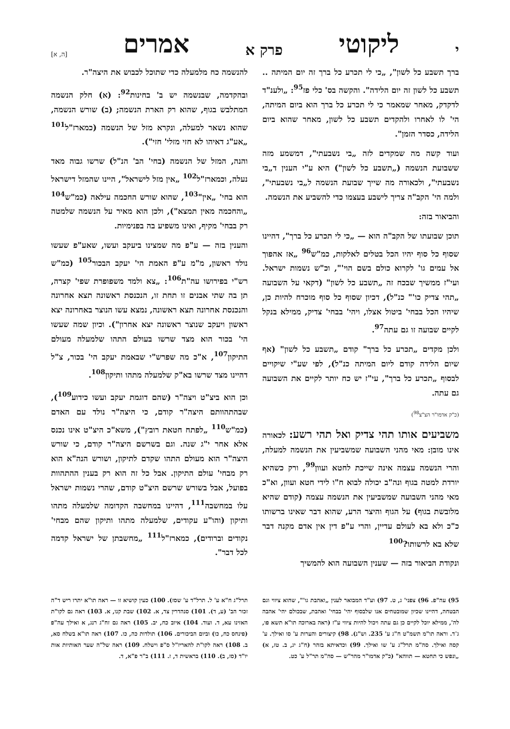יליקוטי פרק א אמרים [ה, א]
ברך תשבע כל לשון", „כי לי תכרע כל ברך זה יום המיתה .. תשבע כל לשון זה יום הלידה". והקשה בס' כלי פז<sup>95</sup>: „ולענ"ד לדקדק, מאחר שמאמר כי לי תכרע כל ברך הוא ביום המיתה, הי' לו לאחרו ולהקדים תשבע כל לשון, מאחר שהוא ביום הלידה, כסדר הזמן".
ועוד קשה מה שמקדים לזה „בי נשבעתי", דמשמע מזה ששבועת הנשמה („תשבע כל לשון") היא ע"י הענין ד„בי נשבעתי", ולכאורה מה שייך שבועת הנשמה ל„בי נשבעתי", ולמה הי' הקב"ה צריך לישבע בעצמו כדי להשביע את הנשמה.
והביאור בזה:
תוכן שבועתו של הקב"ה הוא — „כי לי תכרע כל ברך", דהיינו שסוף כל סוף יהיו הכל בטלים לאלקות, כמ"ש<sup>96</sup> „אז אהפוך אל עמים גו' לקרוא כולם בשם הוי'", וכ"ש נשמות ישראל. ועי"ז ממשיך שבכח זה „תשבע כל לשון" (דקאי על השבועה „תהי צדיק כו'" כנ"ל), דכיון שסוף כל סוף מוכרח להיות כן, שיהיו הכל בבחי' ביטול אצלו, ויהי' בבחי' צדיק, ממילא בנקל לקיים שבועה זו גם עתה<sup>97</sup>.
ולכן מקדים „תכרע כל ברך" קודם „תשבע כל לשון" (אף שיום הלידה קודם ליום המיתה כנ"ל), לפי שע"י שיקויים לבסוף „תכרע כל ברך", עי"ז יש כח יותר לקיים את השבועה גם עתה.
(כ"ק אדמו"ר הצ"צ<sup>98</sup>)
משביעים אותו תהי צדיק ואל תהי רשע: לכאורה אינו מובן: מאי מהני השבועה שמשביעין את הנשמה למעלה, והרי הנשמה עצמה אינה שייכת לחטא ועוון<sup>99</sup>, ורק כשהיא יורדת למטה בגוף ונה"ב יכולה לבוא ח"ו לידי חטא ועוון, וא"כ מאי מהני השבועה שמשביעין את הנשמה עצמה (קודם שהיא מלובשת בגוף) על הגוף והיצר הרע, שהוא דבר שאינו ברשותו כ"כ ולא בא לעולם עדיין, והרי ע"פ דין אין אדם מקנה דבר שלא בא לרשותו?<sup>100</sup>
ונקודת הביאור בזה — שענין השבועה הוא להמשיך
להנשמה כח מלמעלה כדי שתוכל לכבוש את היצה"ר.
ובהקדמה, שבנשמה יש ב' בחינות<sup>92</sup>: (א) חלק הנשמה המתלבש בגוף, שהוא רק הארת הנשמה; (ב) שורש הנשמה, שהוא נשאר למעלה, ונקרא מזל של הנשמה (כמארז"ל<sup>101</sup> „אע"ג דאיהו לא חזי מזלי' חזי").
והנה, המזל של הנשמה (בחי' הב' הנ"ל) שרשו גבוה מאד נעלה, וכמארז"ל<sup>102</sup> „אין מזל לישראל", היינו שהמזל דישראל הוא בחי' „אין"<sup>103</sup>, שהוא שורש החכמה עילאה (כמ"ש<sup>104</sup> „והחכמה מאין תמצא"), ולכן הוא מאיר על הנשמה שלמטה רק בבחי' מקיף, ואינו משפיע בה בפנימיות.
והענין בזה — ע"פ מה שמצינו ביעקב ועשו, שאע"פ שעשו נולד ראשון, מ"מ ע"פ האמת הי' יעקב הבכור<sup>105</sup> (כמ"ש רש"י בפירושו עה"ת<sup>106</sup>: „צא ולמד משפופרת שפי' קצרה, תן בה שתי אבנים זו תחת זו, הנכנסת ראשונה תצא אחרונה והנכנסת אחרונה תצא ראשונה, נמצא עשו הנוצר באחרונה יצא ראשון ויעקב שנוצר ראשונה יצא אחרון"). וכיון שמה שעשו הי' בכור הוא מצד שרשו בעולם התהו שלמעלה מעולם התיקון<sup>107</sup>, א"כ מה שפרש"י שבאמת יעקב הי' בכור, צ"ל דהיינו מצד שרשו בא"ק שלמעלה מתהו ותיקון<sup>108</sup>.
וכן הוא ביצ"ט ויצה"ר (שהם דוגמת יעקב ועשו כידוע<sup>109</sup>), שבהתהוותם היצה"ר קודם, כי היצה"ר נולד עם האדם (כמ"ש<sup>110</sup> „לפתח חטאת רובץ"), משא"כ היצ"ט אינו נכנס אלא אחר י"ג שנה. וגם בשרשם היצה"ר קודם, כי שורש היצה"ר הוא מעולם התהו שקדם לתיקון, ושורש הנה"א הוא רק מבחי' עולם התיקון. אבל כל זה הוא רק בענין ההתהוות בפועל, אבל בשורש שרשם היצ"ט קודם, שהרי נשמות ישראל עלו במחשבה<sup>111</sup>, דהיינו במחשבה הקדומה שלמעלה מתהו ותיקון (והו"ע עקודים, שלמעלה מתהו ותיקון שהם מבחי' נקודים וברודים), כמארז"ל<sup>111</sup> „מחשבתן של ישראל קדמה לכל דבר".
95) עה"פ. 96) צפני' ג, ט. 97) וע"ד המבואר לענין „ואהבת גו'", שהוא ציווי וגם הבטחה, דהיינו שכיון שמובטחים אנו שלבסוף יהי' בבחי' ואהבת, שבכולם יהי' אהבה לה', ממילא יוכל לקיים כן גם עתה ויכול להיות ציווי ע"ז (ראה בארוכה תו"א תשא פו, ג־ד. וראה תו"מ תשמ"ט ח"ג ע' 235. וש"נ). 98) קיצורים והערות ע' סו ואילך. ע' קסה ואילך. סה"מ תרל"ג ע' שו ואילך. 99) וכדאיתא בזהר (ח"ג יג, ב. טז, א) „ונפש כי תחטא — תווהא" (כ"ק אדמו"ר מהר"ש — סה"מ תר"ל ע' כט.
תרל"ג ח"א ע' ל. תרל"ד ע' שסז). 100) כעין קושיא זו — ראה תו"א יתרו ריש ד"ה זכור הב' (ע, ד). 101) סנהדרין צד, א. 102) שבת קנו, א. 103) ראה גם לקו"ת האזינו עא, ד. ועוד. 104) איוב כח, יב. 105) ראה גם זח"ג רנג, א ואילך עה"פ (פינחס כח, כו) וביום הביכורים. 106) תולדות כה, כו. 107) ראה תו"א בשלח סא, ב. 108) ראה לקו"ת להאריז"ל ס"פ וישלח. 109) ראה של"ה שער האותיות אות יו"ד (סז, ב). 110) בראשית ד, ז. 111) ב"ר פ"א, ד.